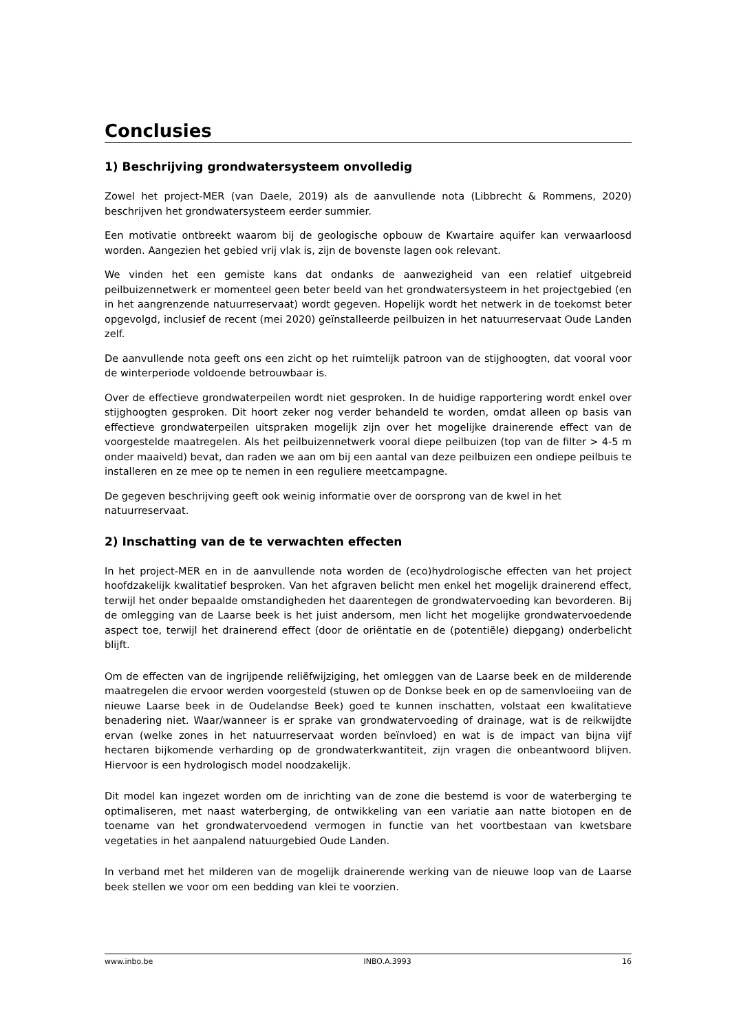Conclusies
1) Beschrijving grondwatersysteem onvolledig
Zowel het project-MER (van Daele, 2019) als de aanvullende nota (Libbrecht & Rommens, 2020) beschrijven het grondwatersysteem eerder summier.
Een motivatie ontbreekt waarom bij de geologische opbouw de Kwartaire aquifer kan verwaarloosd worden. Aangezien het gebied vrij vlak is, zijn de bovenste lagen ook relevant.
We vinden het een gemiste kans dat ondanks de aanwezigheid van een relatief uitgebreid peilbuizennetwerk er momenteel geen beter beeld van het grondwatersysteem in het projectgebied (en in het aangrenzende natuurreservaat) wordt gegeven. Hopelijk wordt het netwerk in de toekomst beter opgevolgd, inclusief de recent (mei 2020) geïnstalleerde peilbuizen in het natuurreservaat Oude Landen zelf.
De aanvullende nota geeft ons een zicht op het ruimtelijk patroon van de stijghoogten, dat vooral voor de winterperiode voldoende betrouwbaar is.
Over de effectieve grondwaterpeilen wordt niet gesproken. In de huidige rapportering wordt enkel over stijghoogten gesproken. Dit hoort zeker nog verder behandeld te worden, omdat alleen op basis van effectieve grondwaterpeilen uitspraken mogelijk zijn over het mogelijke drainerende effect van de voorgestelde maatregelen. Als het peilbuizennetwerk vooral diepe peilbuizen (top van de filter > 4-5 m onder maaiveld) bevat, dan raden we aan om bij een aantal van deze peilbuizen een ondiepe peilbuis te installeren en ze mee op te nemen in een reguliere meetcampagne.
De gegeven beschrijving geeft ook weinig informatie over de oorsprong van de kwel in het natuurreservaat.
2) Inschatting van de te verwachten effecten
In het project-MER en in de aanvullende nota worden de (eco)hydrologische effecten van het project hoofdzakelijk kwalitatief besproken. Van het afgraven belicht men enkel het mogelijk drainerend effect, terwijl het onder bepaalde omstandigheden het daarentegen de grondwatervoeding kan bevorderen. Bij de omlegging van de Laarse beek is het juist andersom, men licht het mogelijke grondwatervoedende aspect toe, terwijl het drainerend effect (door de oriëntatie en de (potentiële) diepgang) onderbelicht blijft.
Om de effecten van de ingrijpende reliëfwijziging, het omleggen van de Laarse beek en de milderende maatregelen die ervoor werden voorgesteld (stuwen op de Donkse beek en op de samenvloeiing van de nieuwe Laarse beek in de Oudelandse Beek) goed te kunnen inschatten, volstaat een kwalitatieve benadering niet. Waar/wanneer is er sprake van grondwatervoeding of drainage, wat is de reikwijdte ervan (welke zones in het natuurreservaat worden beïnvloed) en wat is de impact van bijna vijf hectaren bijkomende verharding op de grondwaterkwantiteit, zijn vragen die onbeantwoord blijven. Hiervoor is een hydrologisch model noodzakelijk.
Dit model kan ingezet worden om de inrichting van de zone die bestemd is voor de waterberging te optimaliseren, met naast waterberging, de ontwikkeling van een variatie aan natte biotopen en de toename van het grondwatervoedend vermogen in functie van het voortbestaan van kwetsbare vegetaties in het aanpalend natuurgebied Oude Landen.
In verband met het milderen van de mogelijk drainerende werking van de nieuwe loop van de Laarse beek stellen we voor om een bedding van klei te voorzien.
www.inbo.be INBO.A.3993 16